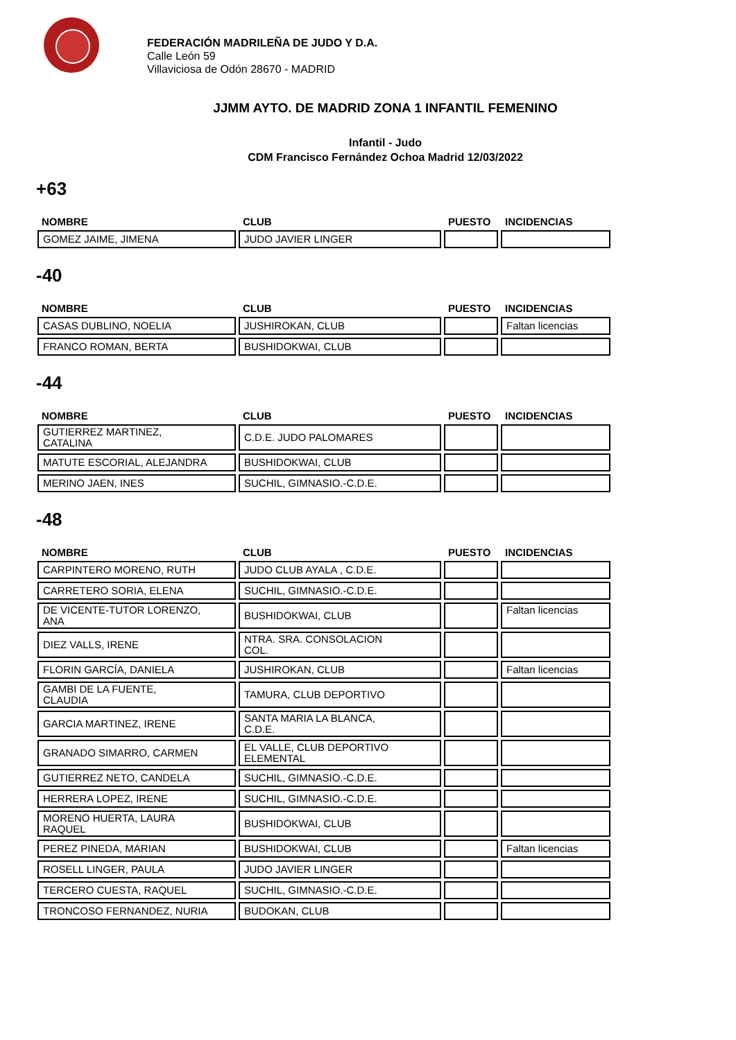FEDERACIÓN MADRILEÑA DE JUDO Y D.A.
Calle León 59
Villaviciosa de Odón 28670 - MADRID
JJMM AYTO. DE MADRID ZONA 1 INFANTIL FEMENINO
Infantil - Judo
CDM Francisco Fernández Ochoa Madrid 12/03/2022
+63
| NOMBRE | CLUB | PUESTO | INCIDENCIAS |
| --- | --- | --- | --- |
| GOMEZ JAIME, JIMENA | JUDO JAVIER LINGER | | |
-40
| NOMBRE | CLUB | PUESTO | INCIDENCIAS |
| --- | --- | --- | --- |
| CASAS DUBLINO, NOELIA | JUSHIROKAN, CLUB | | Faltan licencias |
| FRANCO ROMAN, BERTA | BUSHIDOKWAI, CLUB | | |
-44
| NOMBRE | CLUB | PUESTO | INCIDENCIAS |
| --- | --- | --- | --- |
| GUTIERREZ MARTINEZ, CATALINA | C.D.E. JUDO PALOMARES | | |
| MATUTE ESCORIAL, ALEJANDRA | BUSHIDOKWAI, CLUB | | |
| MERINO JAEN, INES | SUCHIL, GIMNASIO.-C.D.E. | | |
-48
| NOMBRE | CLUB | PUESTO | INCIDENCIAS |
| --- | --- | --- | --- |
| CARPINTERO MORENO, RUTH | JUDO CLUB AYALA , C.D.E. | | |
| CARRETERO SORIA, ELENA | SUCHIL, GIMNASIO.-C.D.E. | | |
| DE VICENTE-TUTOR LORENZO, ANA | BUSHIDOKWAI, CLUB | | Faltan licencias |
| DIEZ VALLS, IRENE | NTRA. SRA. CONSOLACION COL. | | |
| FLORIN GARCÍA, DANIELA | JUSHIROKAN, CLUB | | Faltan licencias |
| GAMBI DE LA FUENTE, CLAUDIA | TAMURA, CLUB DEPORTIVO | | |
| GARCIA MARTINEZ, IRENE | SANTA MARIA LA BLANCA, C.D.E. | | |
| GRANADO SIMARRO, CARMEN | EL VALLE, CLUB DEPORTIVO ELEMENTAL | | |
| GUTIERREZ NETO, CANDELA | SUCHIL, GIMNASIO.-C.D.E. | | |
| HERRERA LOPEZ, IRENE | SUCHIL, GIMNASIO.-C.D.E. | | |
| MORENO HUERTA, LAURA RAQUEL | BUSHIDOKWAI, CLUB | | |
| PEREZ PINEDA, MARIAN | BUSHIDOKWAI, CLUB | | Faltan licencias |
| ROSELL LINGER, PAULA | JUDO JAVIER LINGER | | |
| TERCERO CUESTA, RAQUEL | SUCHIL, GIMNASIO.-C.D.E. | | |
| TRONCOSO FERNANDEZ, NURIA | BUDOKAN, CLUB | | |